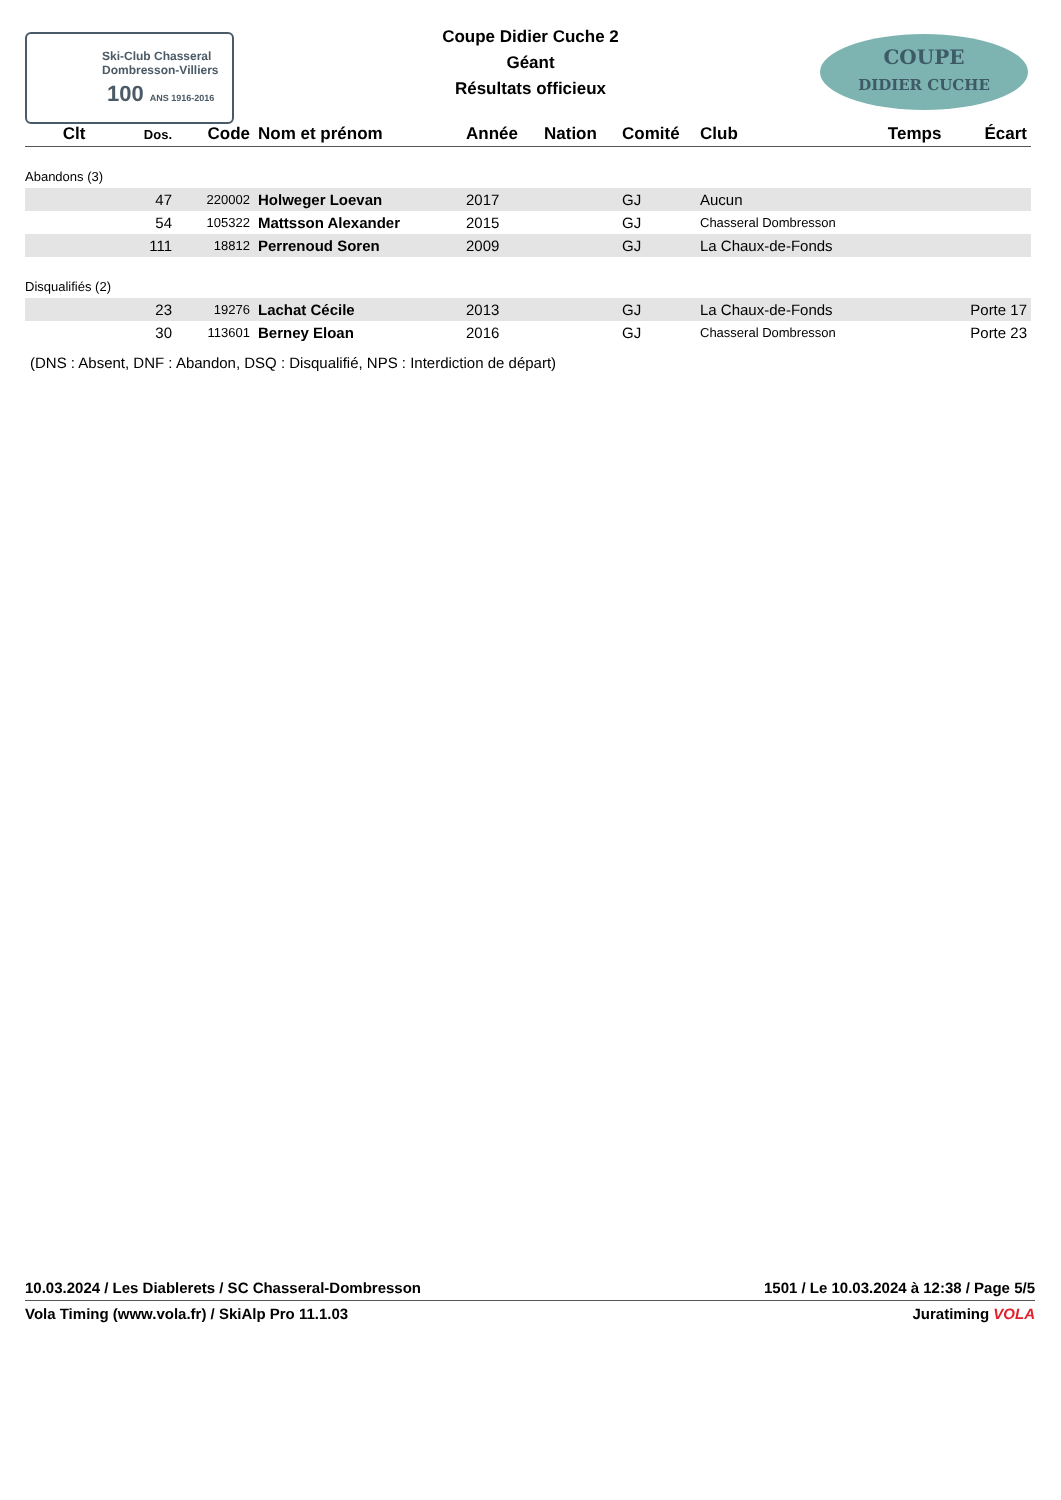Ski-Club Chasseral
Dombresson-Villiers
100 ANS 1916-2016
Coupe Didier Cuche 2
Géant
Résultats officieux
COUPE
DIDIER CUCHE
| Clt | Dos. | Code | Nom et prénom | Année | Nation | Comité | Club | Temps | Écart |
| --- | --- | --- | --- | --- | --- | --- | --- | --- | --- |
| Abandons (3) | | | | | | | | | |
| | 47 | 220002 | Holweger Loevan | 2017 | | GJ | Aucun | | |
| | 54 | 105322 | Mattsson Alexander | 2015 | | GJ | Chasseral Dombresson | | |
| | 111 | 18812 | Perrenoud Soren | 2009 | | GJ | La Chaux-de-Fonds | | |
| Disqualifiés (2) | | | | | | | | | |
| | 23 | 19276 | Lachat Cécile | 2013 | | GJ | La Chaux-de-Fonds | | Porte 17 |
| | 30 | 113601 | Berney Eloan | 2016 | | GJ | Chasseral Dombresson | | Porte 23 |
(DNS : Absent, DNF : Abandon, DSQ : Disqualifié, NPS : Interdiction de départ)
10.03.2024 / Les Diablerets / SC Chasseral-Dombresson 1501 / Le 10.03.2024 à 12:38 / Page 5/5
Vola Timing (www.vola.fr) / SkiAlp Pro 11.1.03 Juratiming VOLA